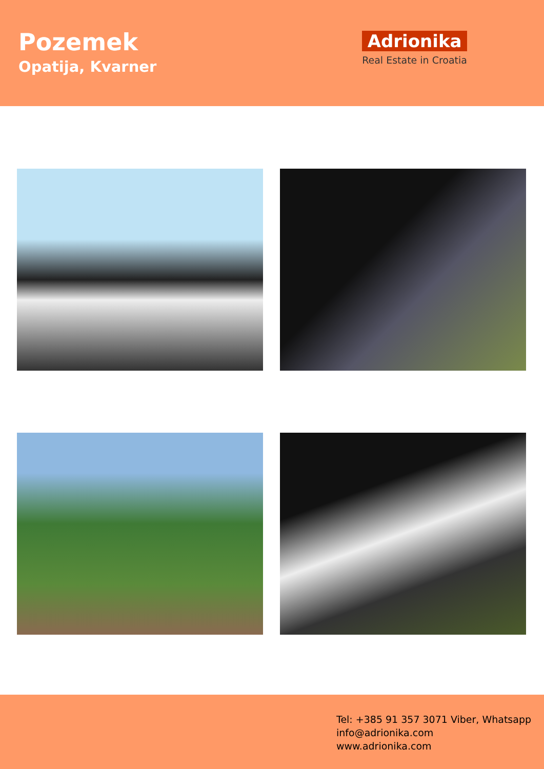Pozemek
Opatija, Kvarner
Adrionika
Real Estate in Croatia
Tel: +385 91 357 3071 Viber, Whatsapp
info@adrionika.com
www.adrionika.com